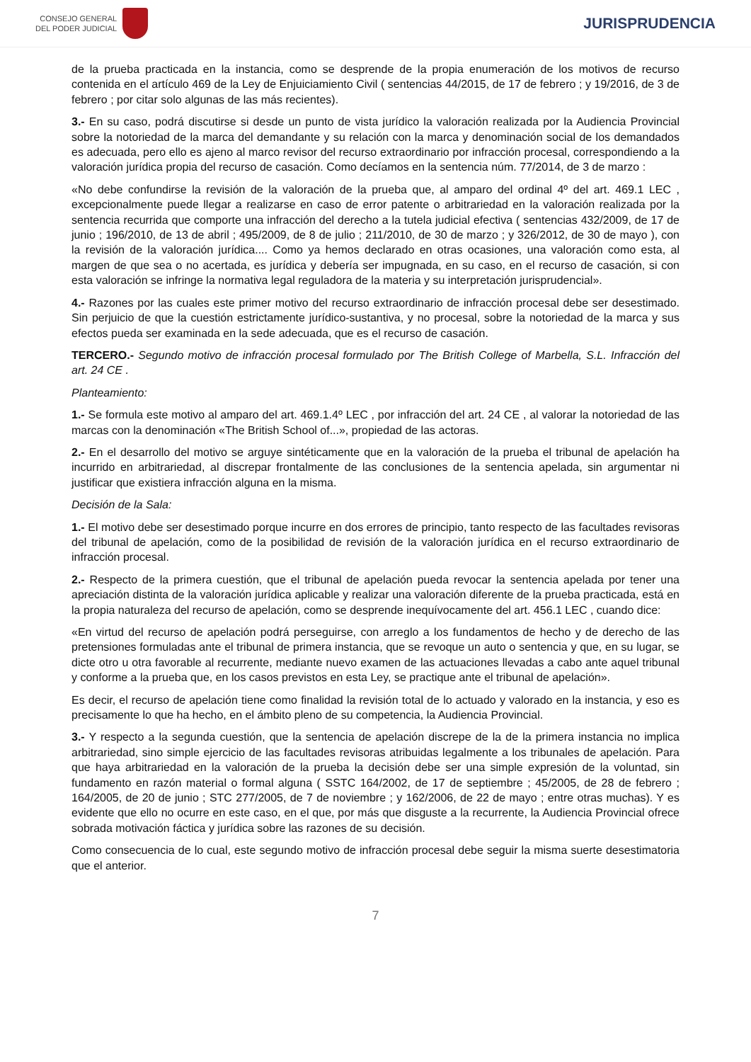CONSEJO GENERAL
DEL PODER JUDICIAL
JURISPRUDENCIA
de la prueba practicada en la instancia, como se desprende de la propia enumeración de los motivos de recurso contenida en el artículo 469 de la Ley de Enjuiciamiento Civil ( sentencias 44/2015, de 17 de febrero ; y 19/2016, de 3 de febrero ; por citar solo algunas de las más recientes).
3.- En su caso, podrá discutirse si desde un punto de vista jurídico la valoración realizada por la Audiencia Provincial sobre la notoriedad de la marca del demandante y su relación con la marca y denominación social de los demandados es adecuada, pero ello es ajeno al marco revisor del recurso extraordinario por infracción procesal, correspondiendo a la valoración jurídica propia del recurso de casación. Como decíamos en la sentencia núm. 77/2014, de 3 de marzo :
«No debe confundirse la revisión de la valoración de la prueba que, al amparo del ordinal 4º del art. 469.1 LEC , excepcionalmente puede llegar a realizarse en caso de error patente o arbitrariedad en la valoración realizada por la sentencia recurrida que comporte una infracción del derecho a la tutela judicial efectiva ( sentencias 432/2009, de 17 de junio ; 196/2010, de 13 de abril ; 495/2009, de 8 de julio ; 211/2010, de 30 de marzo ; y 326/2012, de 30 de mayo ), con la revisión de la valoración jurídica.... Como ya hemos declarado en otras ocasiones, una valoración como esta, al margen de que sea o no acertada, es jurídica y debería ser impugnada, en su caso, en el recurso de casación, si con esta valoración se infringe la normativa legal reguladora de la materia y su interpretación jurisprudencial».
4.- Razones por las cuales este primer motivo del recurso extraordinario de infracción procesal debe ser desestimado. Sin perjuicio de que la cuestión estrictamente jurídico-sustantiva, y no procesal, sobre la notoriedad de la marca y sus efectos pueda ser examinada en la sede adecuada, que es el recurso de casación.
TERCERO.- Segundo motivo de infracción procesal formulado por The British College of Marbella, S.L. Infracción del art. 24 CE .
Planteamiento:
1.- Se formula este motivo al amparo del art. 469.1.4º LEC , por infracción del art. 24 CE , al valorar la notoriedad de las marcas con la denominación «The British School of...», propiedad de las actoras.
2.- En el desarrollo del motivo se arguye sintéticamente que en la valoración de la prueba el tribunal de apelación ha incurrido en arbitrariedad, al discrepar frontalmente de las conclusiones de la sentencia apelada, sin argumentar ni justificar que existiera infracción alguna en la misma.
Decisión de la Sala:
1.- El motivo debe ser desestimado porque incurre en dos errores de principio, tanto respecto de las facultades revisoras del tribunal de apelación, como de la posibilidad de revisión de la valoración jurídica en el recurso extraordinario de infracción procesal.
2.- Respecto de la primera cuestión, que el tribunal de apelación pueda revocar la sentencia apelada por tener una apreciación distinta de la valoración jurídica aplicable y realizar una valoración diferente de la prueba practicada, está en la propia naturaleza del recurso de apelación, como se desprende inequívocamente del art. 456.1 LEC , cuando dice:
«En virtud del recurso de apelación podrá perseguirse, con arreglo a los fundamentos de hecho y de derecho de las pretensiones formuladas ante el tribunal de primera instancia, que se revoque un auto o sentencia y que, en su lugar, se dicte otro u otra favorable al recurrente, mediante nuevo examen de las actuaciones llevadas a cabo ante aquel tribunal y conforme a la prueba que, en los casos previstos en esta Ley, se practique ante el tribunal de apelación».
Es decir, el recurso de apelación tiene como finalidad la revisión total de lo actuado y valorado en la instancia, y eso es precisamente lo que ha hecho, en el ámbito pleno de su competencia, la Audiencia Provincial.
3.- Y respecto a la segunda cuestión, que la sentencia de apelación discrepe de la de la primera instancia no implica arbitrariedad, sino simple ejercicio de las facultades revisoras atribuidas legalmente a los tribunales de apelación. Para que haya arbitrariedad en la valoración de la prueba la decisión debe ser una simple expresión de la voluntad, sin fundamento en razón material o formal alguna ( SSTC 164/2002, de 17 de septiembre ; 45/2005, de 28 de febrero ; 164/2005, de 20 de junio ; STC 277/2005, de 7 de noviembre ; y 162/2006, de 22 de mayo ; entre otras muchas). Y es evidente que ello no ocurre en este caso, en el que, por más que disguste a la recurrente, la Audiencia Provincial ofrece sobrada motivación fáctica y jurídica sobre las razones de su decisión.
Como consecuencia de lo cual, este segundo motivo de infracción procesal debe seguir la misma suerte desestimatoria que el anterior.
7